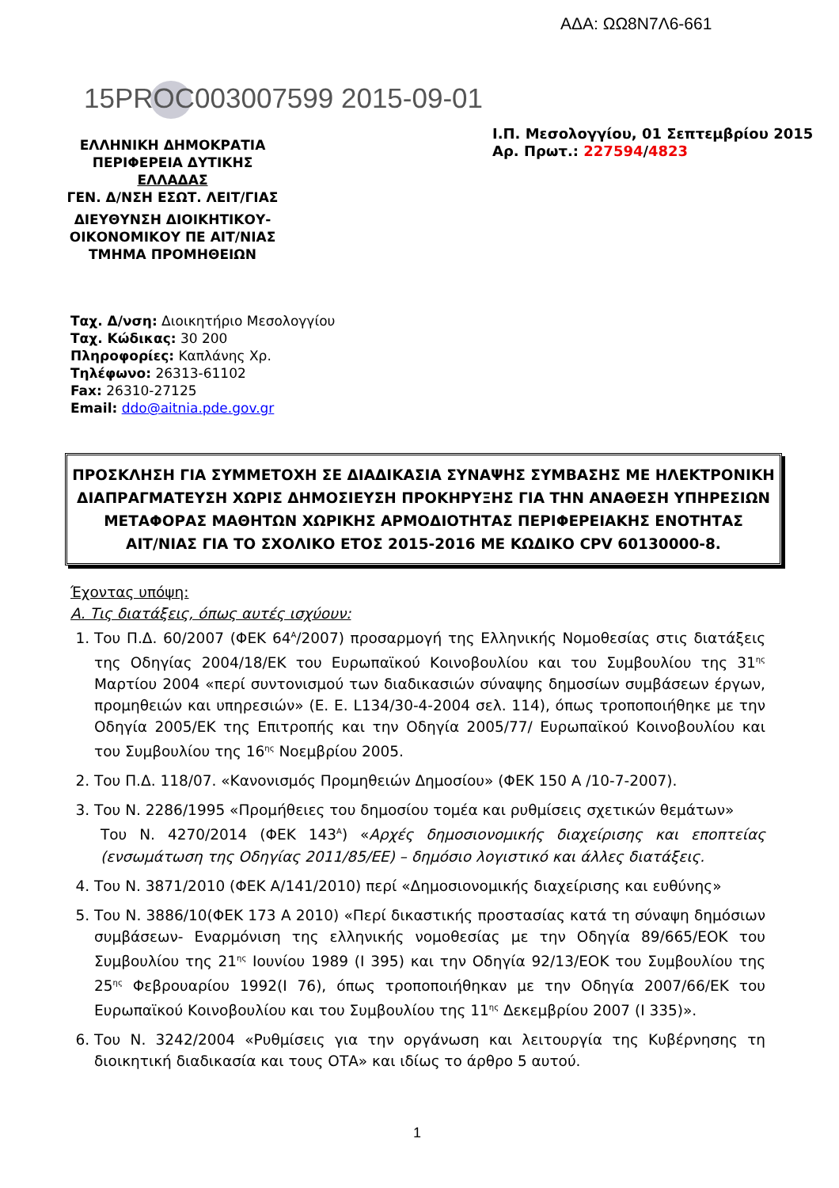ΑΔΑ: ΩΩ8Ν7Λ6-661
15PROC003007599 2015-09-01
ΕΛΛΗΝΙΚΗ ΔΗΜΟΚΡΑΤΙΑ
ΠΕΡΙΦΕΡΕΙΑ ΔΥΤΙΚΗΣ
ΕΛΛΑΔΑΣ
ΓΕΝ. Δ/ΝΣΗ ΕΣΩΤ. ΛΕΙΤ/ΓΙΑΣ
ΔΙΕΥΘΥΝΣΗ ΔΙΟΙΚΗΤΙΚΟΥ-ΟΙΚΟΝΟΜΙΚΟΥ ΠΕ ΑΙΤ/ΝΙΑΣ
ΤΜΗΜΑ ΠΡΟΜΗΘΕΙΩΝ
Ι.Π. Μεσολογγίου, 01 Σεπτεμβρίου 2015
Αρ. Πρωτ.: 227594/4823
Ταχ. Δ/νση: Διοικητήριο Μεσολογγίου
Ταχ. Κώδικας: 30 200
Πληροφορίες: Καπλάνης Χρ.
Τηλέφωνο: 26313-61102
Fax: 26310-27125
Email: ddo@aitnia.pde.gov.gr
ΠΡΟΣΚΛΗΣΗ ΓΙΑ ΣΥΜΜΕΤΟΧΗ ΣΕ ΔΙΑΔΙΚΑΣΙΑ ΣΥΝΑΨΗΣ ΣΥΜΒΑΣΗΣ ΜΕ ΗΛΕΚΤΡΟΝΙΚΗ
ΔΙΑΠΡΑΓΜΑΤΕΥΣΗ ΧΩΡΙΣ ΔΗΜΟΣΙΕΥΣΗ ΠΡΟΚΗΡΥΞΗΣ ΓΙΑ ΤΗΝ ΑΝΑΘΕΣΗ ΥΠΗΡΕΣΙΩΝ
ΜΕΤΑΦΟΡΑΣ ΜΑΘΗΤΩΝ ΧΩΡΙΚΗΣ ΑΡΜΟΔΙΟΤΗΤΑΣ ΠΕΡΙΦΕΡΕΙΑΚΗΣ ΕΝΟΤΗΤΑΣ
ΑΙΤ/ΝΙΑΣ ΓΙΑ ΤΟ ΣΧΟΛΙΚΟ ΕΤΟΣ 2015-2016 ΜΕ ΚΩΔΙΚΟ CPV 60130000-8.
Έχοντας υπόψη:
Α. Τις διατάξεις, όπως αυτές ισχύουν:
1. Του Π.Δ. 60/2007 (ΦΕΚ 64<sup>Α</sup>/2007) προσαρμογή της Ελληνικής Νομοθεσίας στις διατάξεις της Οδηγίας 2004/18/ΕΚ του Ευρωπαϊκού Κοινοβουλίου και του Συμβουλίου της 31<sup>ης</sup> Μαρτίου 2004 «περί συντονισμού των διαδικασιών σύναψης δημοσίων συμβάσεων έργων, προμηθειών και υπηρεσιών» (Ε. Ε. L134/30-4-2004 σελ. 114), όπως τροποποιήθηκε με την Οδηγία 2005/ΕΚ της Επιτροπής και την Οδηγία 2005/77/ Ευρωπαϊκού Κοινοβουλίου και του Συμβουλίου της 16<sup>ης</sup> Νοεμβρίου 2005.
2. Του Π.Δ. 118/07. «Κανονισμός Προμηθειών Δημοσίου» (ΦΕΚ 150 Α /10-7-2007).
3. Του Ν. 2286/1995 «Προμήθειες του δημοσίου τομέα και ρυθμίσεις σχετικών θεμάτων»
Του Ν. 4270/2014 (ΦΕΚ 143<sup>Α</sup>) «Αρχές δημοσιονομικής διαχείρισης και εποπτείας (ενσωμάτωση της Οδηγίας 2011/85/ΕΕ) – δημόσιο λογιστικό και άλλες διατάξεις.
4. Του Ν. 3871/2010 (ΦΕΚ Α/141/2010) περί «Δημοσιονομικής διαχείρισης και ευθύνης»
5. Του Ν. 3886/10(ΦΕΚ 173 Α 2010) «Περί δικαστικής προστασίας κατά τη σύναψη δημόσιων συμβάσεων- Εναρμόνιση της ελληνικής νομοθεσίας με την Οδηγία 89/665/ΕΟΚ του Συμβουλίου της 21<sup>ης</sup> Ιουνίου 1989 (Ι 395) και την Οδηγία 92/13/ΕΟΚ του Συμβουλίου της 25<sup>ης</sup> Φεβρουαρίου 1992(Ι 76), όπως τροποποιήθηκαν με την Οδηγία 2007/66/ΕΚ του Ευρωπαϊκού Κοινοβουλίου και του Συμβουλίου της 11<sup>ης</sup> Δεκεμβρίου 2007 (Ι 335)».
6. Του Ν. 3242/2004 «Ρυθμίσεις για την οργάνωση και λειτουργία της Κυβέρνησης τη διοικητική διαδικασία και τους ΟΤΑ» και ιδίως το άρθρο 5 αυτού.
1